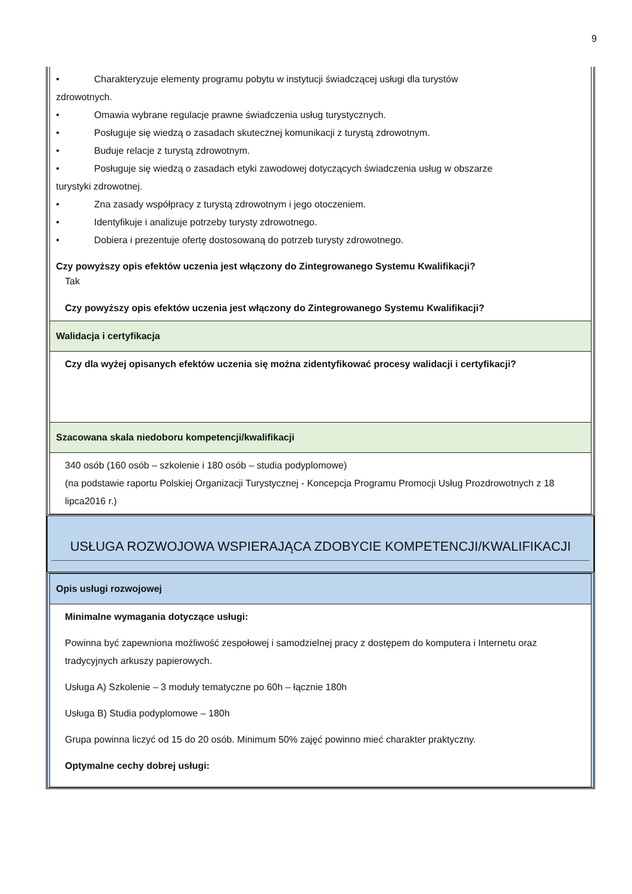9
• Charakteryzuje elementy programu pobytu w instytucji świadczącej usługi dla turystów
zdrowotnych.
• Omawia wybrane regulacje prawne świadczenia usług turystycznych.
• Posługuje się wiedzą o zasadach skutecznej komunikacji z turystą zdrowotnym.
• Buduje relacje z turystą zdrowotnym.
• Posługuje się wiedzą o zasadach etyki zawodowej dotyczących świadczenia usług w obszarze
turystyki zdrowotnej.
• Zna zasady współpracy z turystą zdrowotnym i jego otoczeniem.
• Identyfikuje i analizuje potrzeby turysty zdrowotnego.
• Dobiera i prezentuje ofertę dostosowaną do potrzeb turysty zdrowotnego.
Czy powyższy opis efektów uczenia jest włączony do Zintegrowanego Systemu Kwalifikacji?
Tak
Czy powyższy opis efektów uczenia jest włączony do Zintegrowanego Systemu Kwalifikacji?
Walidacja i certyfikacja
Czy dla wyżej opisanych efektów uczenia się można zidentyfikować procesy walidacji i certyfikacji?
Szacowana skala niedoboru kompetencji/kwalifikacji
340 osób (160 osób – szkolenie i 180 osób – studia podyplomowe)
(na podstawie raportu Polskiej Organizacji Turystycznej - Koncepcja Programu Promocji Usług Prozdrowotnych z 18 lipca2016 r.)
USŁUGA ROZWOJOWA WSPIERAJĄCA ZDOBYCIE KOMPETENCJI/KWALIFIKACJI
Opis usługi rozwojowej
Minimalne wymagania dotyczące usługi:
Powinna być zapewniona możliwość zespołowej i samodzielnej pracy z dostępem do komputera i Internetu oraz tradycyjnych arkuszy papierowych.
Usługa A) Szkolenie – 3 moduły tematyczne po 60h – łącznie 180h
Usługa B) Studia podyplomowe – 180h
Grupa powinna liczyć od 15 do 20 osób. Minimum 50% zajęć powinno mieć charakter praktyczny.
Optymalne cechy dobrej usługi: